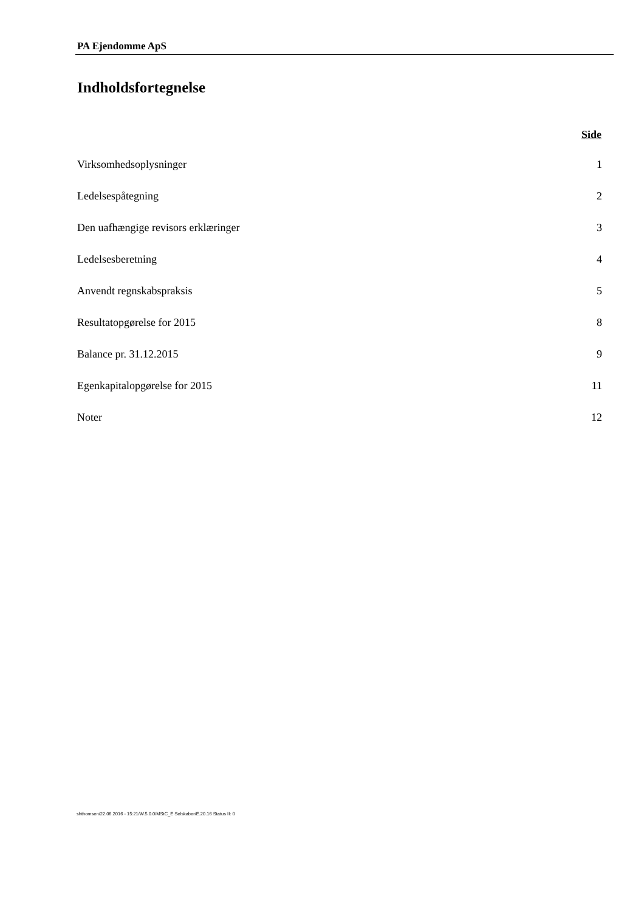PA Ejendomme ApS
Indholdsfortegnelse
| | Side |
| --- | --- |
| Virksomhedsoplysninger | 1 |
| Ledelsespåtegning | 2 |
| Den uafhængige revisors erklæringer | 3 |
| Ledelsesberetning | 4 |
| Anvendt regnskabspraksis | 5 |
| Resultatopgørelse for 2015 | 8 |
| Balance pr. 31.12.2015 | 9 |
| Egenkapitalopgørelse for 2015 | 11 |
| Noter | 12 |
shthomsen/22.06.2016 - 15:21/W.5.0.0/MStC_E Selskaber/E.20.16 Status II: 0